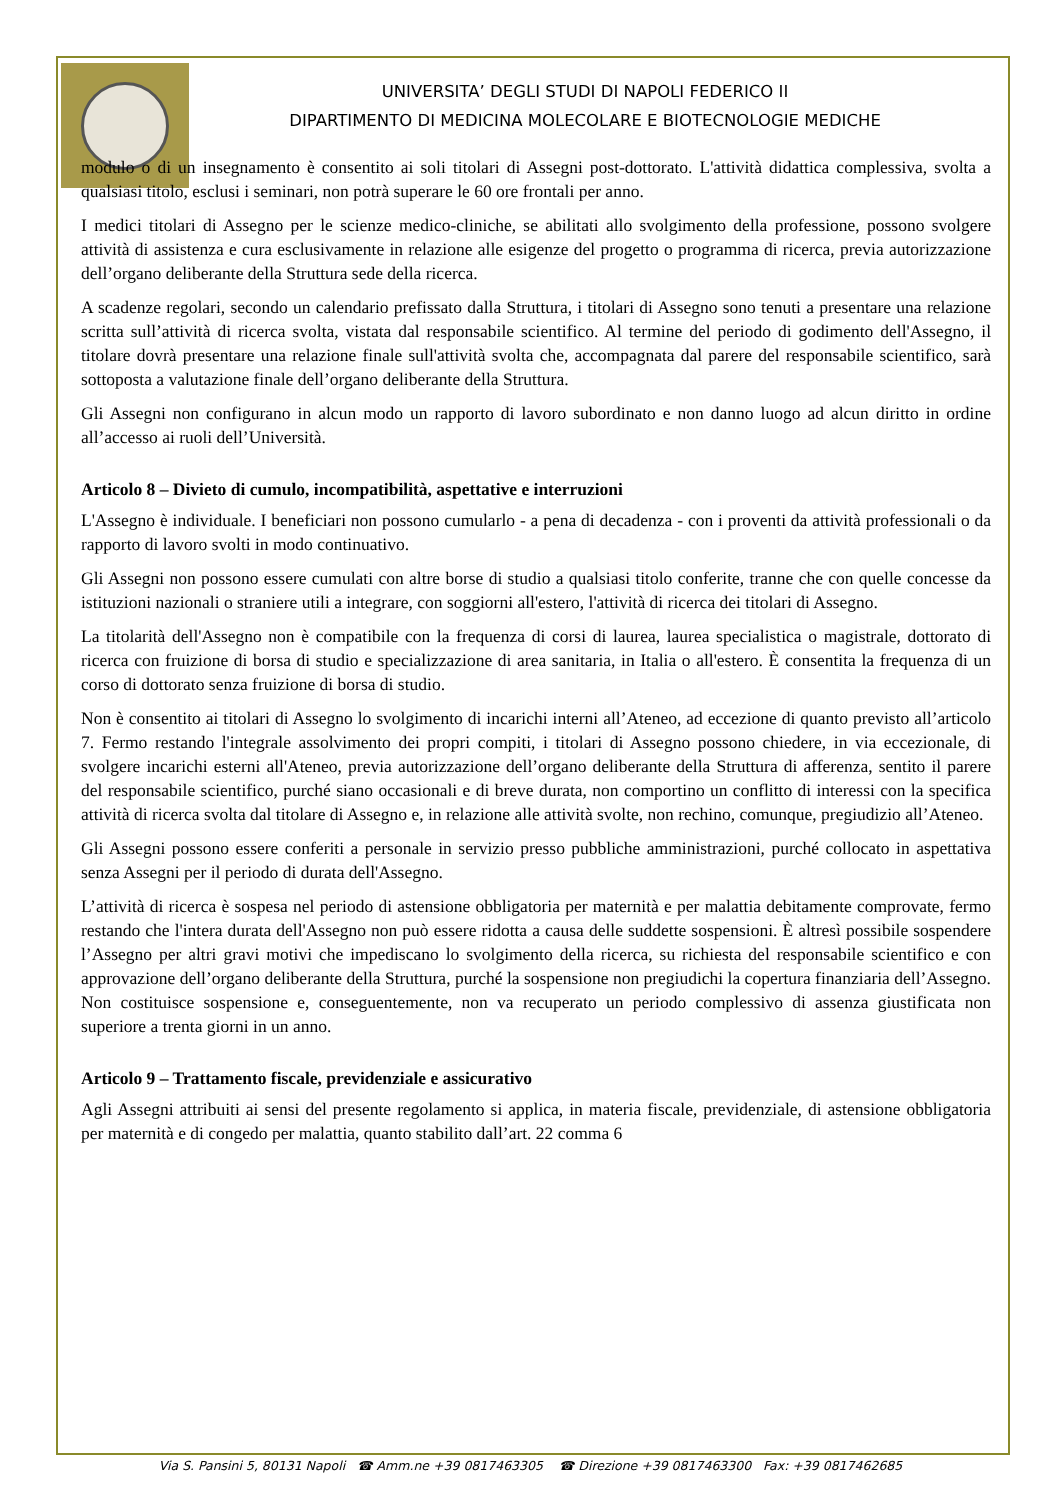UNIVERSITA’ DEGLI STUDI DI NAPOLI FEDERICO II
DIPARTIMENTO DI MEDICINA MOLECOLARE E BIOTECNOLOGIE MEDICHE
modulo o di un insegnamento è consentito ai soli titolari di Assegni post-dottorato. L'attività didattica complessiva, svolta a qualsiasi titolo, esclusi i seminari, non potrà superare le 60 ore frontali per anno.
I medici titolari di Assegno per le scienze medico-cliniche, se abilitati allo svolgimento della professione, possono svolgere attività di assistenza e cura esclusivamente in relazione alle esigenze del progetto o programma di ricerca, previa autorizzazione dell’organo deliberante della Struttura sede della ricerca.
A scadenze regolari, secondo un calendario prefissato dalla Struttura, i titolari di Assegno sono tenuti a presentare una relazione scritta sull’attività di ricerca svolta, vistata dal responsabile scientifico. Al termine del periodo di godimento dell'Assegno, il titolare dovrà presentare una relazione finale sull'attività svolta che, accompagnata dal parere del responsabile scientifico, sarà sottoposta a valutazione finale dell’organo deliberante della Struttura.
Gli Assegni non configurano in alcun modo un rapporto di lavoro subordinato e non danno luogo ad alcun diritto in ordine all’accesso ai ruoli dell’Università.
Articolo 8 – Divieto di cumulo, incompatibilità, aspettative e interruzioni
L'Assegno è individuale. I beneficiari non possono cumularlo - a pena di decadenza - con i proventi da attività professionali o da rapporto di lavoro svolti in modo continuativo.
Gli Assegni non possono essere cumulati con altre borse di studio a qualsiasi titolo conferite, tranne che con quelle concesse da istituzioni nazionali o straniere utili a integrare, con soggiorni all'estero, l'attività di ricerca dei titolari di Assegno.
La titolarità dell'Assegno non è compatibile con la frequenza di corsi di laurea, laurea specialistica o magistrale, dottorato di ricerca con fruizione di borsa di studio e specializzazione di area sanitaria, in Italia o all'estero. È consentita la frequenza di un corso di dottorato senza fruizione di borsa di studio.
Non è consentito ai titolari di Assegno lo svolgimento di incarichi interni all’Ateneo, ad eccezione di quanto previsto all’articolo 7. Fermo restando l'integrale assolvimento dei propri compiti, i titolari di Assegno possono chiedere, in via eccezionale, di svolgere incarichi esterni all'Ateneo, previa autorizzazione dell’organo deliberante della Struttura di afferenza, sentito il parere del responsabile scientifico, purché siano occasionali e di breve durata, non comportino un conflitto di interessi con la specifica attività di ricerca svolta dal titolare di Assegno e, in relazione alle attività svolte, non rechino, comunque, pregiudizio all’Ateneo.
Gli Assegni possono essere conferiti a personale in servizio presso pubbliche amministrazioni, purché collocato in aspettativa senza Assegni per il periodo di durata dell'Assegno.
L’attività di ricerca è sospesa nel periodo di astensione obbligatoria per maternità e per malattia debitamente comprovate, fermo restando che l'intera durata dell'Assegno non può essere ridotta a causa delle suddette sospensioni. È altresì possibile sospendere l’Assegno per altri gravi motivi che impediscano lo svolgimento della ricerca, su richiesta del responsabile scientifico e con approvazione dell’organo deliberante della Struttura, purché la sospensione non pregiudichi la copertura finanziaria dell’Assegno. Non costituisce sospensione e, conseguentemente, non va recuperato un periodo complessivo di assenza giustificata non superiore a trenta giorni in un anno.
Articolo 9 – Trattamento fiscale, previdenziale e assicurativo
Agli Assegni attribuiti ai sensi del presente regolamento si applica, in materia fiscale, previdenziale, di astensione obbligatoria per maternità e di congedo per malattia, quanto stabilito dall’art. 22 comma 6
Via S. Pansini 5, 80131 Napoli ☎ Amm.ne +39 0817463305 ☎ Direzione +39 0817463300 Fax: +39 0817462685